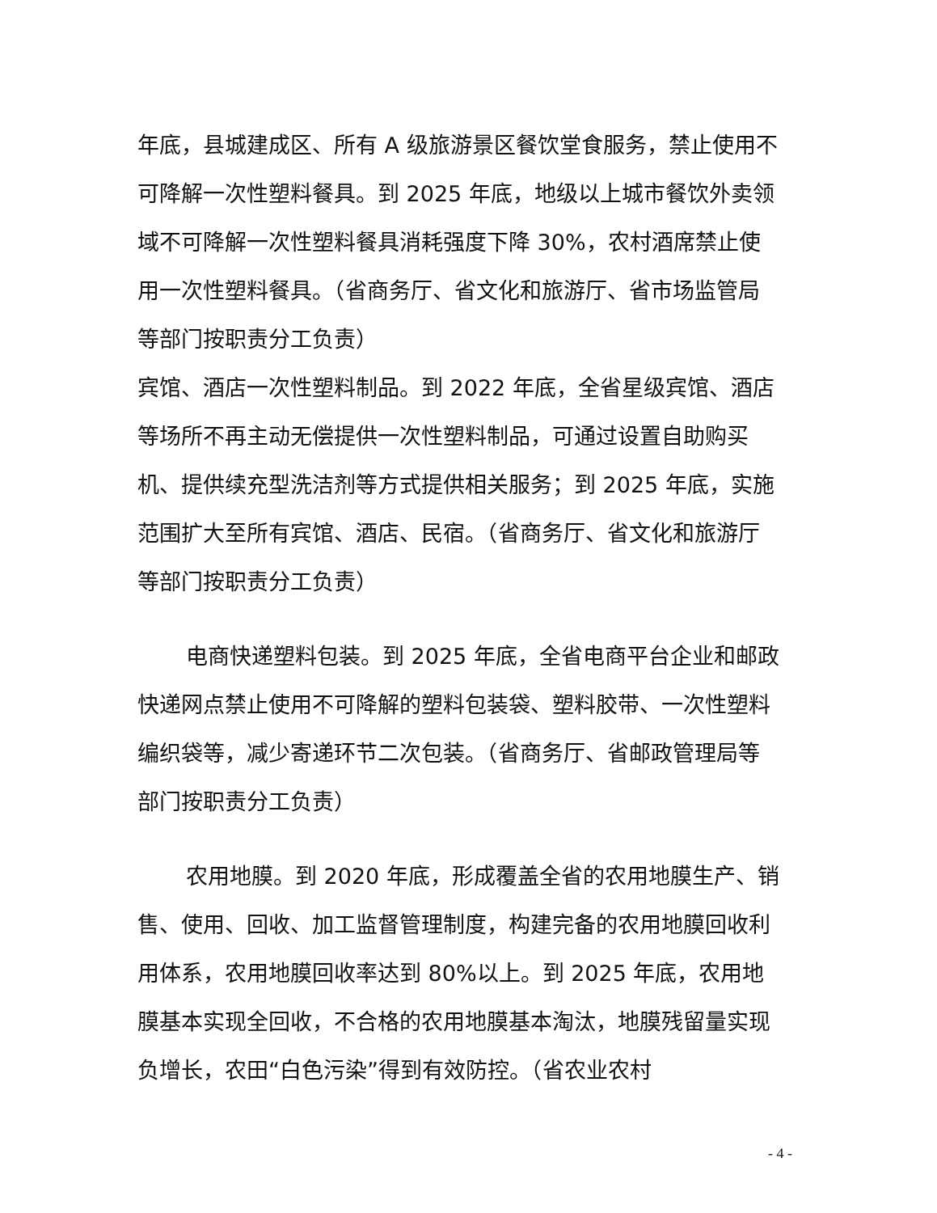年底，县城建成区、所有 A 级旅游景区餐饮堂食服务，禁止使用不可降解一次性塑料餐具。到 2025 年底，地级以上城市餐饮外卖领域不可降解一次性塑料餐具消耗强度下降 30%，农村酒席禁止使用一次性塑料餐具。（省商务厅、省文化和旅游厅、省市场监管局等部门按职责分工负责）
宾馆、酒店一次性塑料制品。到 2022 年底，全省星级宾馆、酒店等场所不再主动无偿提供一次性塑料制品，可通过设置自助购买机、提供续充型洗洁剂等方式提供相关服务；到 2025 年底，实施范围扩大至所有宾馆、酒店、民宿。（省商务厅、省文化和旅游厅等部门按职责分工负责）
电商快递塑料包装。到 2025 年底，全省电商平台企业和邮政快递网点禁止使用不可降解的塑料包装袋、塑料胶带、一次性塑料编织袋等，减少寄递环节二次包装。（省商务厅、省邮政管理局等部门按职责分工负责）
农用地膜。到 2020 年底，形成覆盖全省的农用地膜生产、销售、使用、回收、加工监督管理制度，构建完备的农用地膜回收利用体系，农用地膜回收率达到 80%以上。到 2025 年底，农用地膜基本实现全回收，不合格的农用地膜基本淘汰，地膜残留量实现负增长，农田“白色污染”得到有效防控。（省农业农村
- 4 -